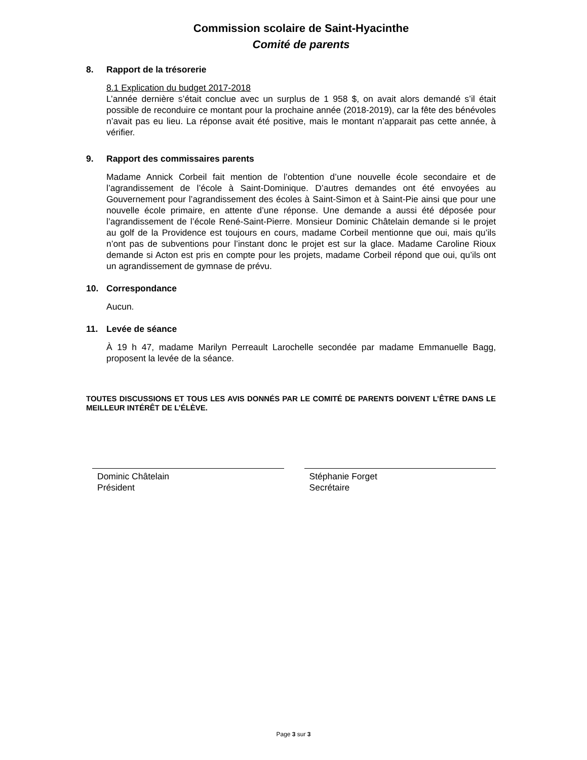Commission scolaire de Saint-Hyacinthe
Comité de parents
8. Rapport de la trésorerie
8.1 Explication du budget 2017-2018
L’année dernière s’était conclue avec un surplus de 1 958 $, on avait alors demandé s’il était possible de reconduire ce montant pour la prochaine année (2018-2019), car la fête des bénévoles n’avait pas eu lieu. La réponse avait été positive, mais le montant n’apparait pas cette année, à vérifier.
9. Rapport des commissaires parents
Madame Annick Corbeil fait mention de l’obtention d’une nouvelle école secondaire et de l’agrandissement de l’école à Saint-Dominique. D’autres demandes ont été envoyées au Gouvernement pour l’agrandissement des écoles à Saint-Simon et à Saint-Pie ainsi que pour une nouvelle école primaire, en attente d’une réponse. Une demande a aussi été déposée pour l’agrandissement de l’école René-Saint-Pierre. Monsieur Dominic Châtelain demande si le projet au golf de la Providence est toujours en cours, madame Corbeil mentionne que oui, mais qu’ils n’ont pas de subventions pour l’instant donc le projet est sur la glace. Madame Caroline Rioux demande si Acton est pris en compte pour les projets, madame Corbeil répond que oui, qu’ils ont un agrandissement de gymnase de prévu.
10. Correspondance
Aucun.
11. Levée de séance
À 19 h 47, madame Marilyn Perreault Larochelle secondée par madame Emmanuelle Bagg, proposent la levée de la séance.
TOUTES DISCUSSIONS ET TOUS LES AVIS DONNÉS PAR LE COMITÉ DE PARENTS DOIVENT L’ÊTRE DANS LE MEILLEUR INTÉRÊT DE L’ÉLÈVE.
Dominic Châtelain
Président
Stéphanie Forget
Secrétaire
Page 3 sur 3